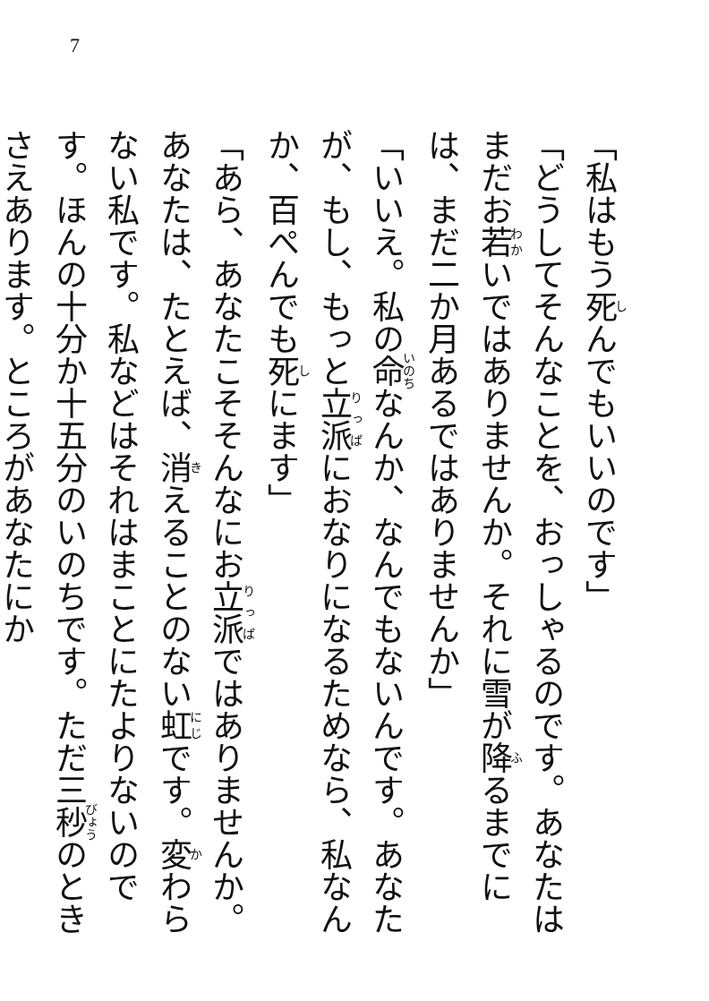7
「私はもう死んでもいいのです」
「どうしてそんなことを、おっしゃるのです。あなたはまだお若いではありませんか。それに雪が降るまでには、まだ二か月あるではありませんか」
「いいえ。私の命なんか、なんでもないんです。あなたが、もし、もっと立派におなりになるためなら、私なんか、百ぺんでも死にます」
「あら、あなたこそそんなにお立派ではありませんか。あなたは、たとえば、消えることのない虹です。変わらない私です。私などはそれはまことにたよりないのです。ほんの十分か十五分のいのちです。ただ三秒のときさえあります。ところがあなたにか